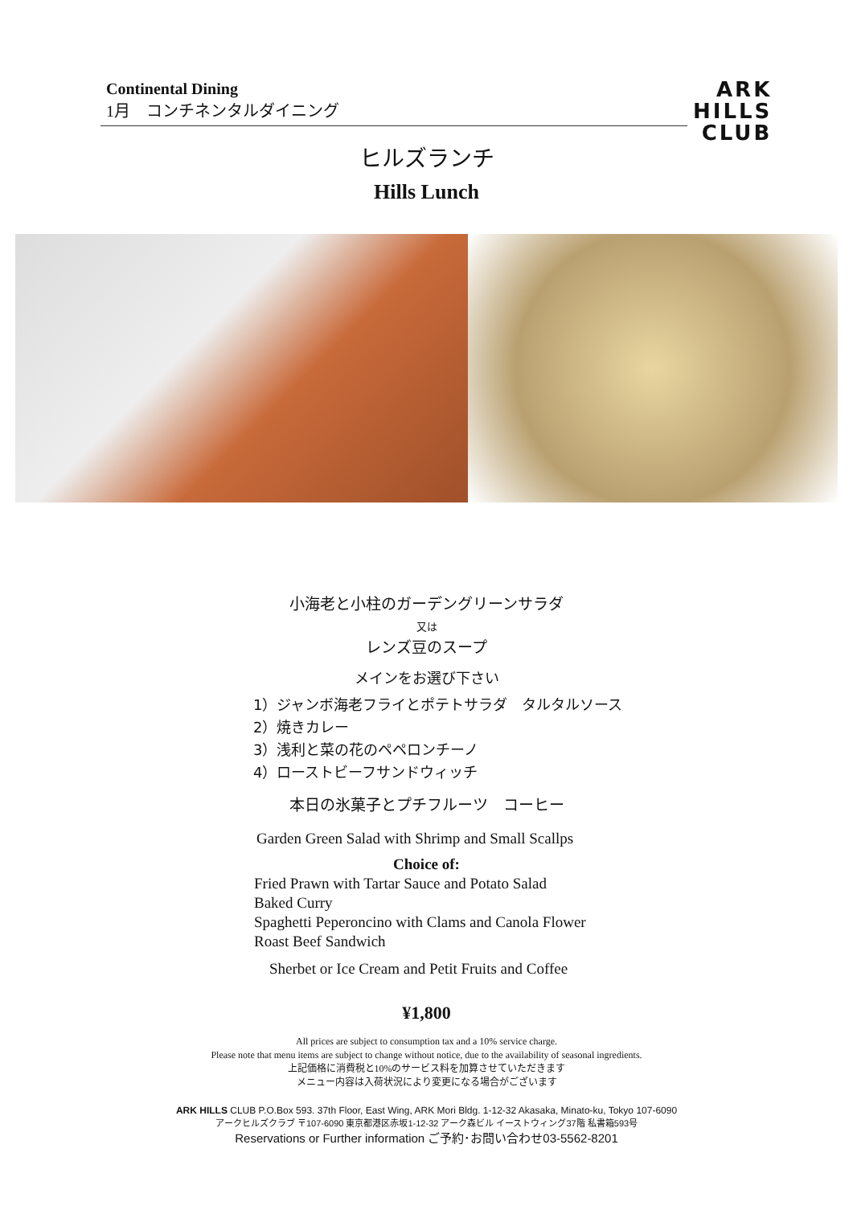Continental Dining
1月　コンチネンタルダイニング
ARK
HILLS
CLUB
ヒルズランチ
Hills Lunch
小海老と小柱のガーデングリーンサラダ
又は
レンズ豆のスープ
メインをお選び下さい
1）ジャンボ海老フライとポテトサラダ　タルタルソース
2）焼きカレー
3）浅利と菜の花のペペロンチーノ
4）ローストビーフサンドウィッチ
本日の氷菓子とプチフルーツ　コーヒー
Garden Green Salad with Shrimp and Small Scallps
Choice of:
Fried Prawn with Tartar Sauce and Potato Salad
Baked Curry
Spaghetti Peperoncino with Clams and Canola Flower
Roast Beef Sandwich
Sherbet or Ice Cream and Petit Fruits and Coffee
¥1,800
All prices are subject to consumption tax and a 10% service charge.
Please note that menu items are subject to change without notice, due to the availability of seasonal ingredients.
上記価格に消費税と10%のサービス料を加算させていただきます
メニュー内容は入荷状況により変更になる場合がございます
ARK HILLS CLUB P.O.Box 593. 37th Floor, East Wing, ARK Mori Bldg. 1-12-32 Akasaka, Minato-ku, Tokyo 107-6090
アークヒルズクラブ 〒107-6090 東京都港区赤坂1-12-32 アーク森ビル イーストウィング37階 私書箱593号
Reservations or Further information ご予約･お問い合わせ03-5562-8201